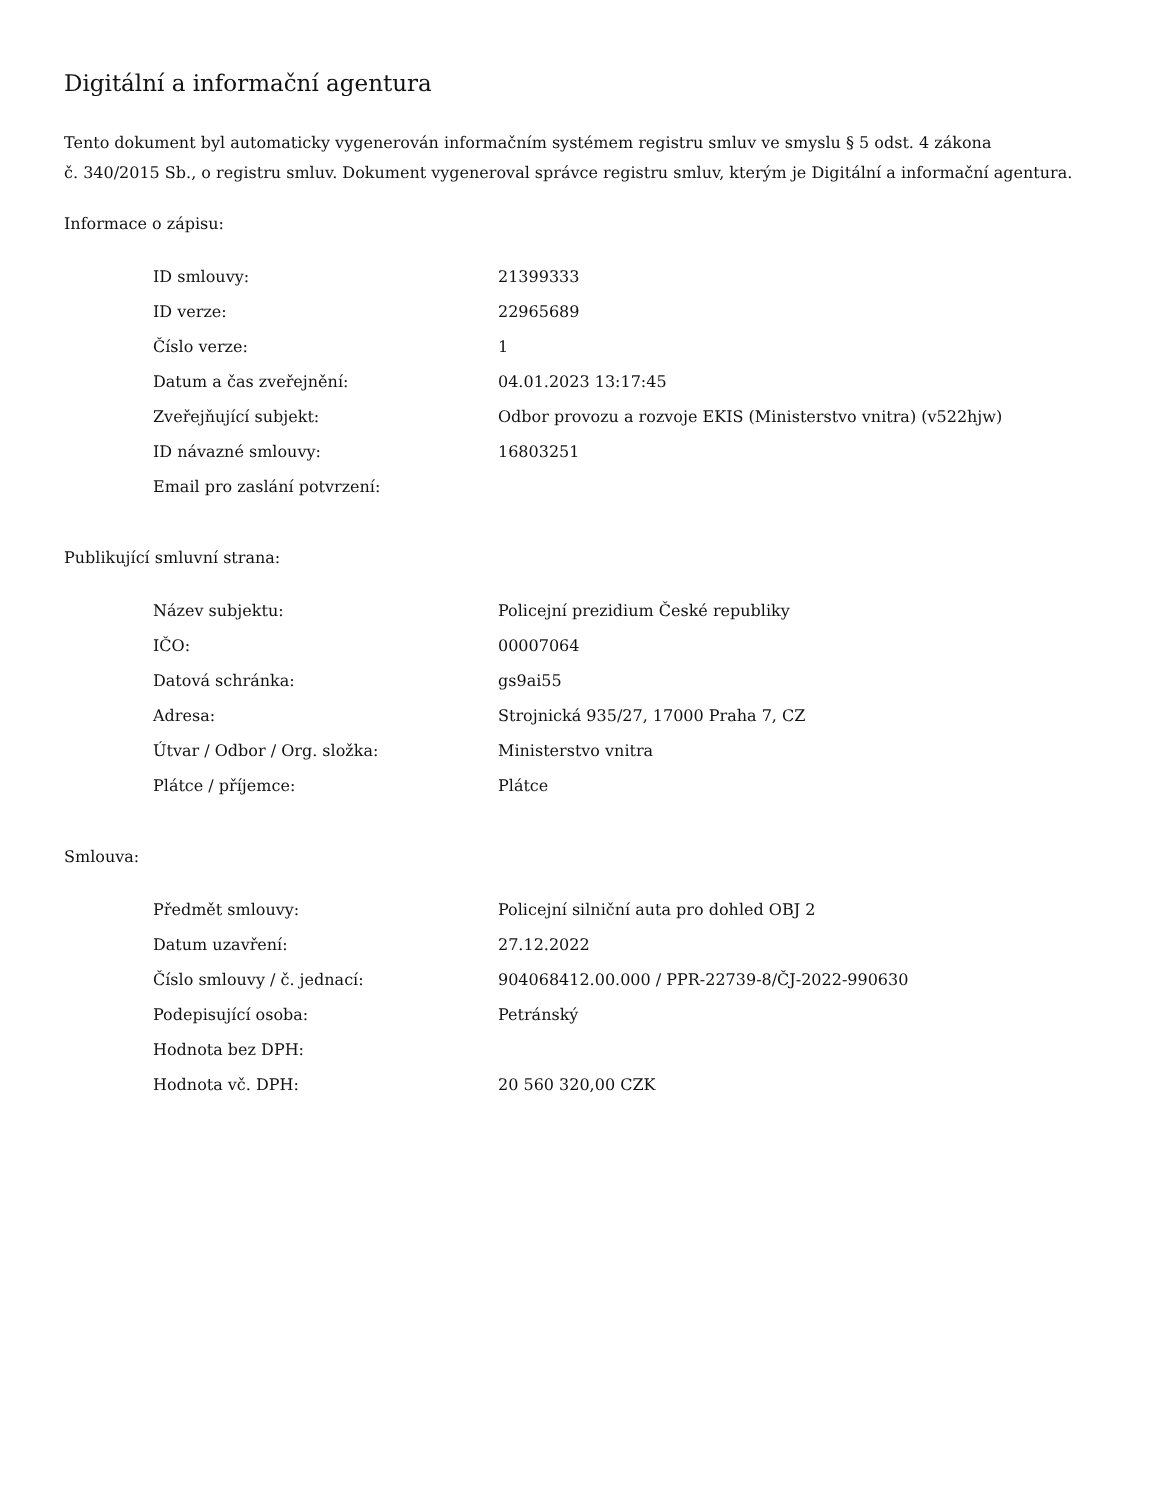Digitální a informační agentura
Tento dokument byl automaticky vygenerován informačním systémem registru smluv ve smyslu § 5 odst. 4 zákona
č. 340/2015 Sb., o registru smluv. Dokument vygeneroval správce registru smluv, kterým je Digitální a informační agentura.
Informace o zápisu:
| ID smlouvy: | 21399333 |
| ID verze: | 22965689 |
| Číslo verze: | 1 |
| Datum a čas zveřejnění: | 04.01.2023 13:17:45 |
| Zveřejňující subjekt: | Odbor provozu a rozvoje EKIS (Ministerstvo vnitra) (v522hjw) |
| ID návazné smlouvy: | 16803251 |
| Email pro zaslání potvrzení: | |
Publikující smluvní strana:
| Název subjektu: | Policejní prezidium České republiky |
| IČO: | 00007064 |
| Datová schránka: | gs9ai55 |
| Adresa: | Strojnická 935/27, 17000 Praha 7, CZ |
| Útvar / Odbor / Org. složka: | Ministerstvo vnitra |
| Plátce / příjemce: | Plátce |
Smlouva:
| Předmět smlouvy: | Policejní silniční auta pro dohled OBJ 2 |
| Datum uzavření: | 27.12.2022 |
| Číslo smlouvy / č. jednací: | 904068412.00.000 / PPR-22739-8/ČJ-2022-990630 |
| Podepisující osoba: | Petránský |
| Hodnota bez DPH: | |
| Hodnota vč. DPH: | 20 560 320,00 CZK |